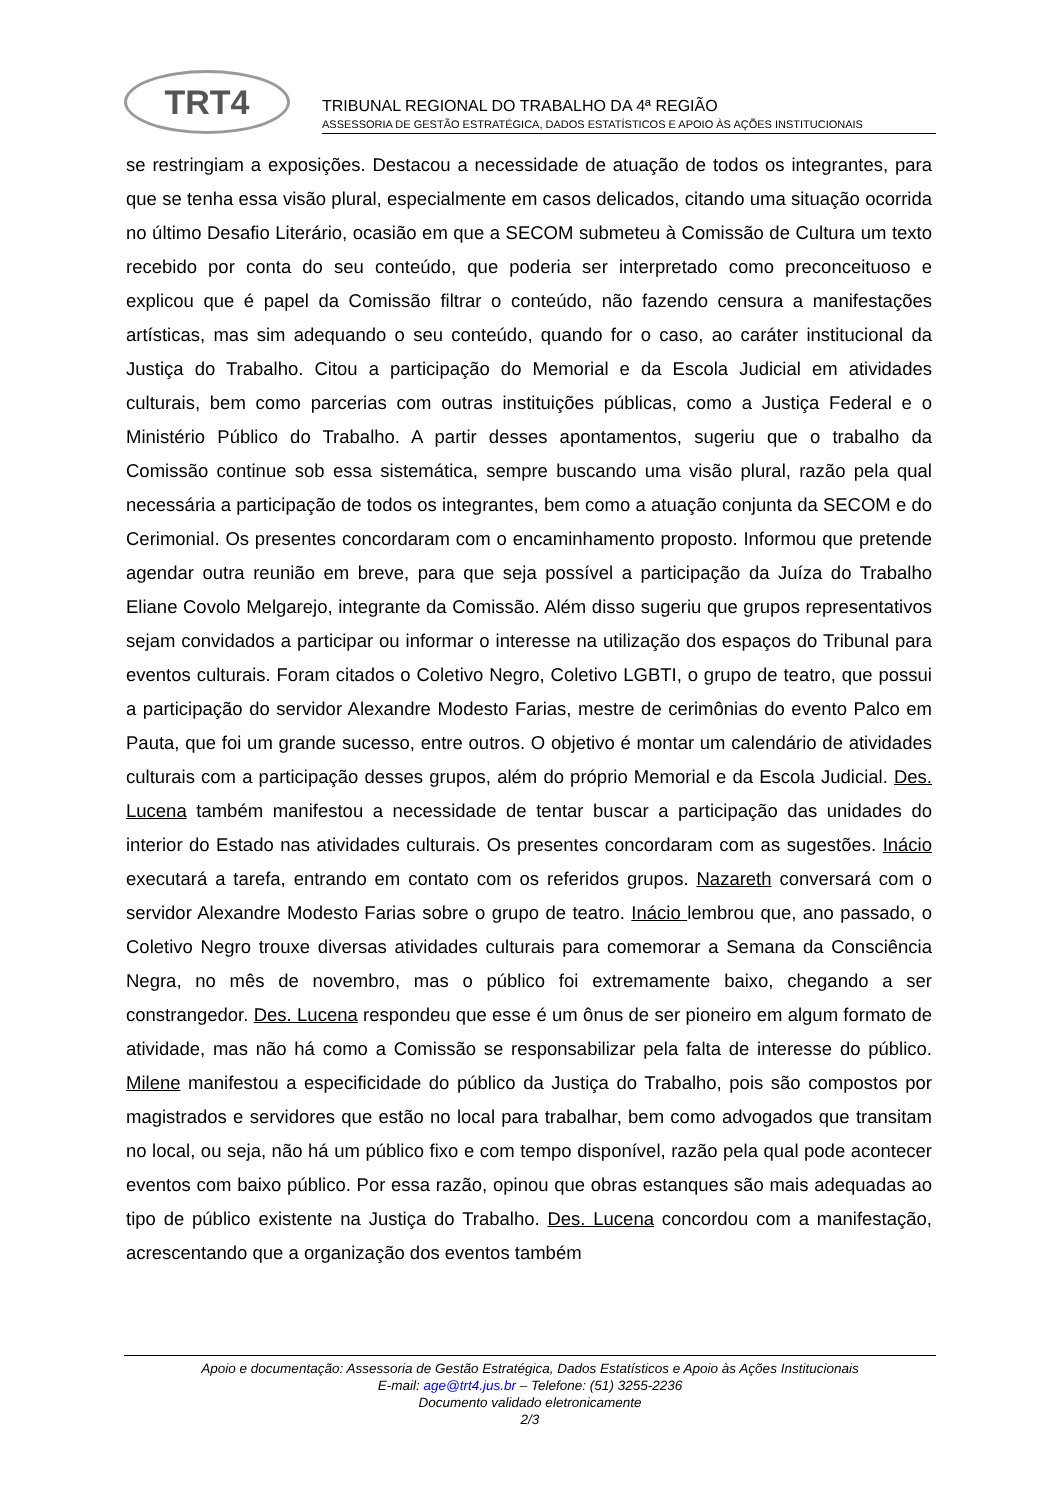TRT4
TRIBUNAL REGIONAL DO TRABALHO DA 4ª REGIÃO
ASSESSORIA DE GESTÃO ESTRATÉGICA, DADOS ESTATÍSTICOS E APOIO ÀS AÇÕES INSTITUCIONAIS
se restringiam a exposições. Destacou a necessidade de atuação de todos os integrantes, para que se tenha essa visão plural, especialmente em casos delicados, citando uma situação ocorrida no último Desafio Literário, ocasião em que a SECOM submeteu à Comissão de Cultura um texto recebido por conta do seu conteúdo, que poderia ser interpretado como preconceituoso e explicou que é papel da Comissão filtrar o conteúdo, não fazendo censura a manifestações artísticas, mas sim adequando o seu conteúdo, quando for o caso, ao caráter institucional da Justiça do Trabalho. Citou a participação do Memorial e da Escola Judicial em atividades culturais, bem como parcerias com outras instituições públicas, como a Justiça Federal e o Ministério Público do Trabalho. A partir desses apontamentos, sugeriu que o trabalho da Comissão continue sob essa sistemática, sempre buscando uma visão plural, razão pela qual necessária a participação de todos os integrantes, bem como a atuação conjunta da SECOM e do Cerimonial. Os presentes concordaram com o encaminhamento proposto. Informou que pretende agendar outra reunião em breve, para que seja possível a participação da Juíza do Trabalho Eliane Covolo Melgarejo, integrante da Comissão. Além disso sugeriu que grupos representativos sejam convidados a participar ou informar o interesse na utilização dos espaços do Tribunal para eventos culturais. Foram citados o Coletivo Negro, Coletivo LGBTI, o grupo de teatro, que possui a participação do servidor Alexandre Modesto Farias, mestre de cerimônias do evento Palco em Pauta, que foi um grande sucesso, entre outros. O objetivo é montar um calendário de atividades culturais com a participação desses grupos, além do próprio Memorial e da Escola Judicial. Des. Lucena também manifestou a necessidade de tentar buscar a participação das unidades do interior do Estado nas atividades culturais. Os presentes concordaram com as sugestões. Inácio executará a tarefa, entrando em contato com os referidos grupos. Nazareth conversará com o servidor Alexandre Modesto Farias sobre o grupo de teatro. Inácio lembrou que, ano passado, o Coletivo Negro trouxe diversas atividades culturais para comemorar a Semana da Consciência Negra, no mês de novembro, mas o público foi extremamente baixo, chegando a ser constrangedor. Des. Lucena respondeu que esse é um ônus de ser pioneiro em algum formato de atividade, mas não há como a Comissão se responsabilizar pela falta de interesse do público. Milene manifestou a especificidade do público da Justiça do Trabalho, pois são compostos por magistrados e servidores que estão no local para trabalhar, bem como advogados que transitam no local, ou seja, não há um público fixo e com tempo disponível, razão pela qual pode acontecer eventos com baixo público. Por essa razão, opinou que obras estanques são mais adequadas ao tipo de público existente na Justiça do Trabalho. Des. Lucena concordou com a manifestação, acrescentando que a organização dos eventos também
Apoio e documentação: Assessoria de Gestão Estratégica, Dados Estatísticos e Apoio às Ações Institucionais
E-mail: age@trt4.jus.br – Telefone: (51) 3255-2236
Documento validado eletronicamente
2/3